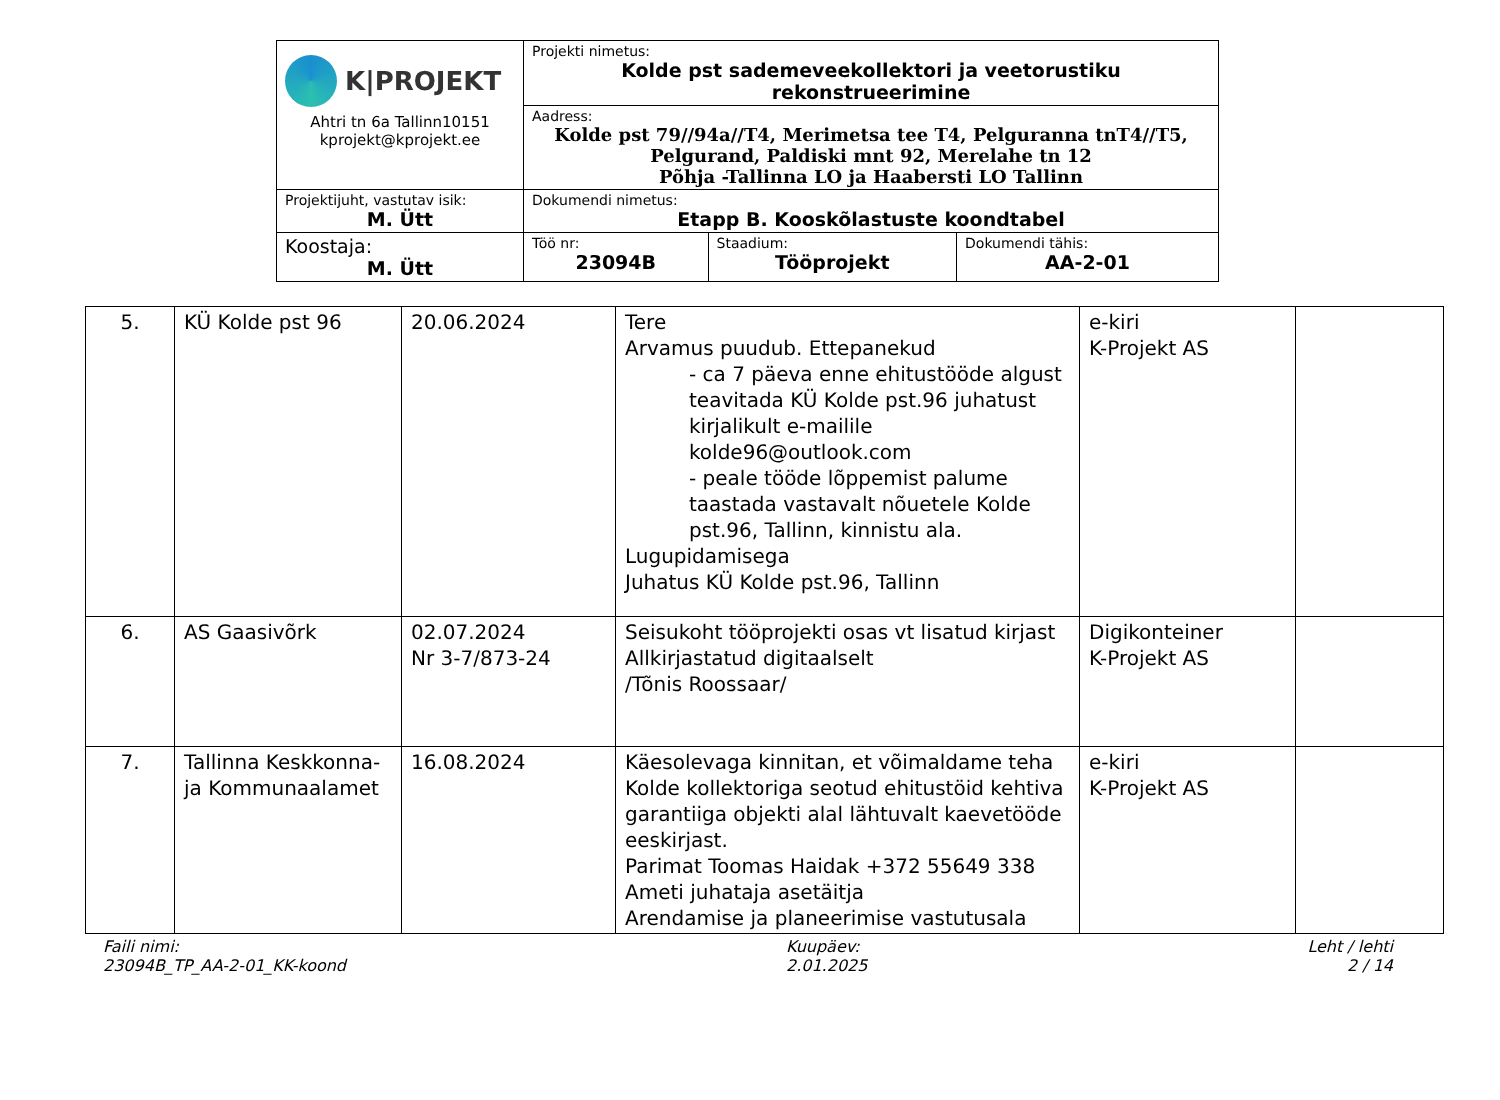| K/PROJEKT Ahtri tn 6a Tallinn10151 kprojekt@kprojekt.ee | Projekti nimetus: Kolde pst sademeveekollektori ja veetorustiku rekonstrueerimine | | |
| | Aadress: Kolde pst 79//94a//T4, Merimetsa tee T4, Pelguranna tnT4//T5, Pelgurand, Paldiski mnt 92, Merelahe tn 12 Põhja -Tallinna LO ja Haabersti LO Tallinn | | |
| Projektijuht, vastutav isik: M. Ütt | Dokumendi nimetus: Etapp B. Kooskõlastuste koondtabel | | |
| Koostaja: M. Ütt | Töö nr: 23094B | Staadium: Tööprojekt | Dokumendi tähis: AA-2-01 |
| 5. | KÜ Kolde pst 96 | 20.06.2024 | Tere Arvamus puudub. Ettepanekud - ca 7 päeva enne ehitustööde algust teavitada KÜ Kolde pst.96 juhatust kirjalikult e-mailile kolde96@outlook.com - peale tööde lõppemist palume taastada vastavalt nõuetele Kolde pst.96, Tallinn, kinnistu ala. Lugupidamisega Juhatus KÜ Kolde pst.96, Tallinn | e-kiri K-Projekt AS | |
| 6. | AS Gaasivõrk | 02.07.2024 Nr 3-7/873-24 | Seisukoht tööprojekti osas vt lisatud kirjast Allkirjastatud digitaalselt /Tõnis Roossaar/ | Digikonteiner K-Projekt AS | |
| 7. | Tallinna Keskkonna- ja Kommunaalamet | 16.08.2024 | Käesolevaga kinnitan, et võimaldame teha Kolde kollektoriga seotud ehitustöid kehtiva garantiiga objekti alal lähtuvalt kaevetööde eeskirjast. Parimat Toomas Haidak +372 55649 338 Ameti juhataja asetäitja Arendamise ja planeerimise vastutusala | e-kiri K-Projekt AS | |
Faili nimi:
23094B_TP_AA-2-01_KK-koond
Kuupäev:
2.01.2025
Leht / lehti
2 / 14